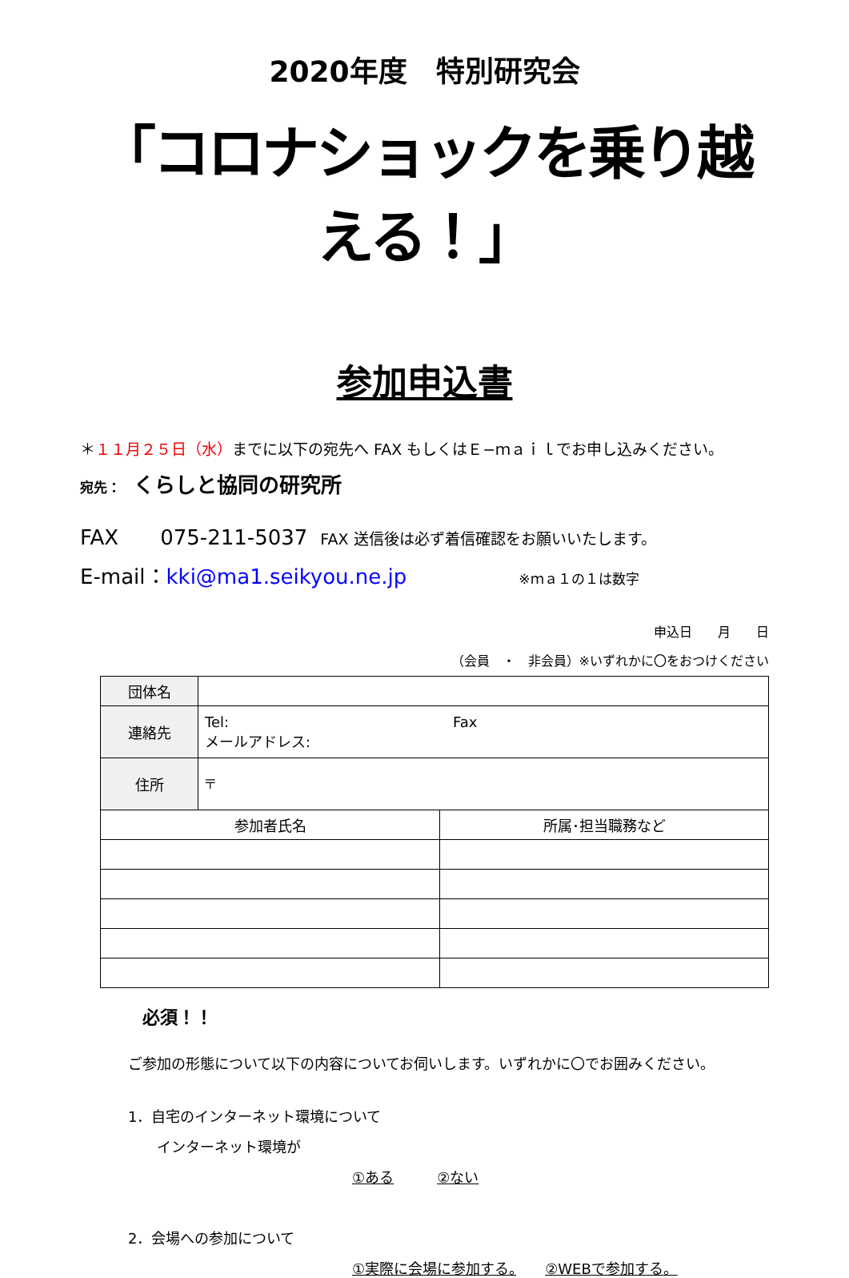2020年度　特別研究会
「コロナショックを乗り越える！」
参加申込書
＊１１月２５日（水）までに以下の宛先へ FAX もしくはＥ−ｍａｉｌでお申し込みください。
宛先：　くらしと協同の研究所
FAX　　075-211-5037　FAX 送信後は必ず着信確認をお願いいたします。
E-mail：kki@ma1.seikyou.ne.jp ※ｍａ１の１は数字
申込日　　月　　日
（会員　・　非会員）※いずれかに〇をおつけください
| 団体名 | | |
| 連絡先 | Tel: Fax メールアドレス: | |
| 住所 | 〒 | |
| 参加者氏名 | | 所属･担当職務など |
必須！！
ご参加の形態について以下の内容についてお伺いします。いずれかに〇でお囲みください。
1．自宅のインターネット環境について
インターネット環境が
①ある　　　②ない
2．会場への参加について
①実際に会場に参加する。　　②WEBで参加する。